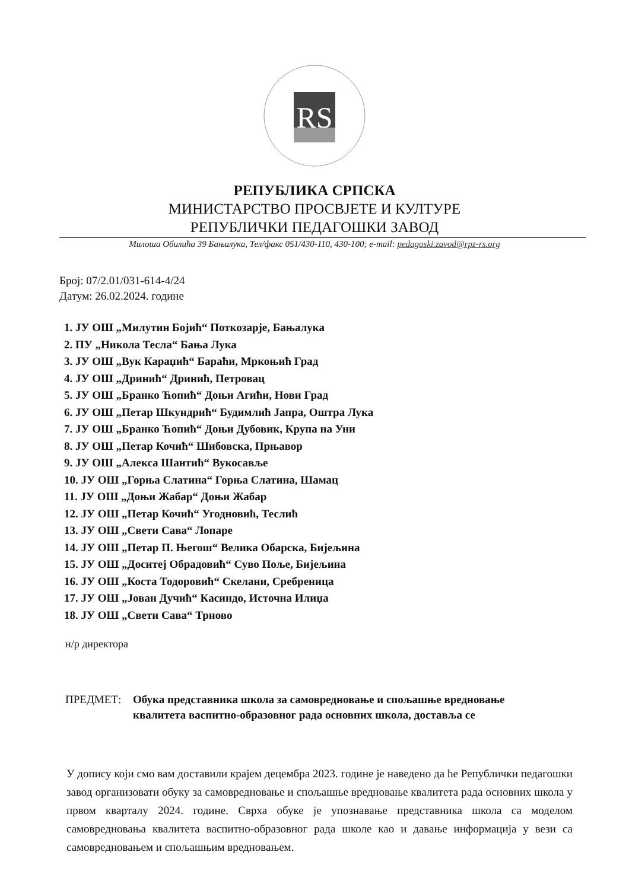RS
РЕПУБЛИКА СРПСКА
МИНИСТАРСТВО ПРОСВЈЕТЕ И КУЛТУРЕ
РЕПУБЛИЧКИ ПЕДАГОШКИ ЗАВОД
Милоша Обилића 39 Бањалука, Тел/факс 051/430-110, 430-100; e-mail: pedagoski.zavod@rpz-rs.org
Број: 07/2.01/031-614-4/24
Датум: 26.02.2024. године
1. ЈУ ОШ „Милутин Бојић“ Поткозарје, Бањалука
2. ПУ „Никола Тесла“ Бања Лука
3. ЈУ ОШ „Вук Караџић“ Бараћи, Мркоњић Град
4. ЈУ ОШ „Дринић“ Дринић, Петровац
5. ЈУ ОШ „Бранко Ћопић“ Доњи Агићи, Нови Град
6. ЈУ ОШ „Петар Шкундрић“ Будимлић Јапра, Оштра Лука
7. ЈУ ОШ „Бранко Ћопић“ Доњи Дубовик, Крупа на Уни
8. ЈУ ОШ „Петар Кочић“ Шибовска, Прњавор
9. ЈУ ОШ „Алекса Шантић“ Вукосавље
10. ЈУ ОШ „Горња Слатина“ Горња Слатина, Шамац
11. ЈУ ОШ „Доњи Жабар“ Доњи Жабар
12. ЈУ ОШ „Петар Кочић“ Угодновић, Теслић
13. ЈУ ОШ „Свети Сава“ Лопаре
14. ЈУ ОШ „Петар П. Његош“ Велика Обарска, Бијељина
15. ЈУ ОШ „Доситеј Обрадовић“ Суво Поље, Бијељина
16. ЈУ ОШ „Коста Тодоровић“ Скелани, Сребреница
17. ЈУ ОШ „Јован Дучић“ Касиндо, Источна Илиџа
18. ЈУ ОШ „Свети Сава“ Трново
н/р директора
ПРЕДМЕТ:
Обука представника школа за самовредновање и спољашње вредновање
квалитета васпитно-образовног рада основних школа, доставља се
У допису који смо вам доставили крајем децембра 2023. године је наведено да ће Републички педагошки завод организовати обуку за самовредновање и спољашње вредновање квалитета рада основних школа у првом кварталу 2024. године. Сврха обуке је упознавање представника школа са моделом самовредновања квалитета васпитно-образовног рада школе као и давање информација у вези са самовредновањем и спољашњим вредновањем.